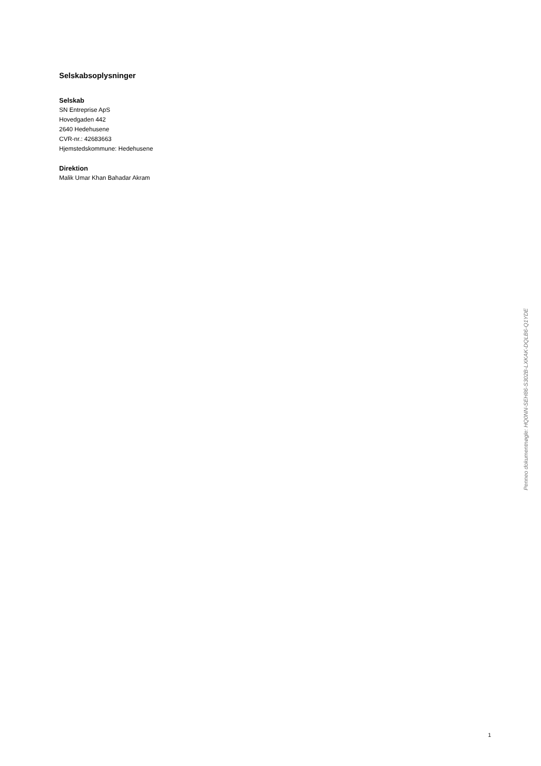Selskabsoplysninger
Selskab
SN Entreprise ApS
Hovedgaden 442
2640 Hedehusene
CVR-nr.: 42683663
Hjemstedskommune: Hedehusene
Direktion
Malik Umar Khan Bahadar Akram
Penneo dokumentnøgle: HQ0NN-SEH86-S302B-LXKAK-DQLB6-Q1YDE
1